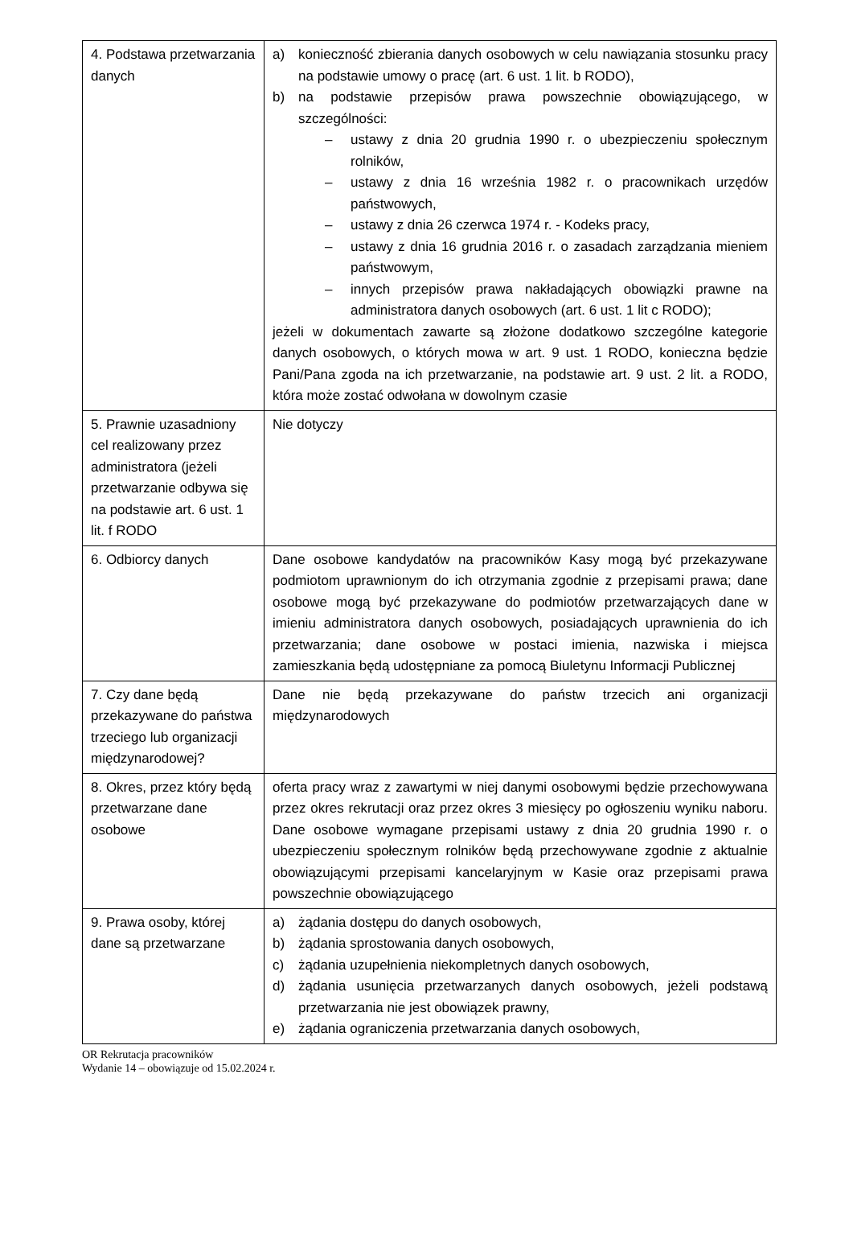| 4. Podstawa przetwarzania danych | a) konieczność zbierania danych osobowych w celu nawiązania stosunku pracy na podstawie umowy o pracę (art. 6 ust. 1 lit. b RODO), b) na podstawie przepisów prawa powszechnie obowiązującego, w szczególności: – ustawy z dnia 20 grudnia 1990 r. o ubezpieczeniu społecznym rolników, – ustawy z dnia 16 września 1982 r. o pracownikach urzędów państwowych, – ustawy z dnia 26 czerwca 1974 r. - Kodeks pracy, – ustawy z dnia 16 grudnia 2016 r. o zasadach zarządzania mieniem państwowym, – innych przepisów prawa nakładających obowiązki prawne na administratora danych osobowych (art. 6 ust. 1 lit c RODO); jeżeli w dokumentach zawarte są złożone dodatkowo szczególne kategorie danych osobowych, o których mowa w art. 9 ust. 1 RODO, konieczna będzie Pani/Pana zgoda na ich przetwarzanie, na podstawie art. 9 ust. 2 lit. a RODO, która może zostać odwołana w dowolnym czasie |
| 5. Prawnie uzasadniony cel realizowany przez administratora (jeżeli przetwarzanie odbywa się na podstawie art. 6 ust. 1 lit. f RODO | Nie dotyczy |
| 6. Odbiorcy danych | Dane osobowe kandydatów na pracowników Kasy mogą być przekazywane podmiotom uprawnionym do ich otrzymania zgodnie z przepisami prawa; dane osobowe mogą być przekazywane do podmiotów przetwarzających dane w imieniu administratora danych osobowych, posiadających uprawnienia do ich przetwarzania; dane osobowe w postaci imienia, nazwiska i miejsca zamieszkania będą udostępniane za pomocą Biuletynu Informacji Publicznej |
| 7. Czy dane będą przekazywane do państwa trzeciego lub organizacji międzynarodowej? | Dane nie będą przekazywane do państw trzecich ani organizacji międzynarodowych |
| 8. Okres, przez który będą przetwarzane dane osobowe | oferta pracy wraz z zawartymi w niej danymi osobowymi będzie przechowywana przez okres rekrutacji oraz przez okres 3 miesięcy po ogłoszeniu wyniku naboru. Dane osobowe wymagane przepisami ustawy z dnia 20 grudnia 1990 r. o ubezpieczeniu społecznym rolników będą przechowywane zgodnie z aktualnie obowiązującymi przepisami kancelaryjnym w Kasie oraz przepisami prawa powszechnie obowiązującego |
| 9. Prawa osoby, której dane są przetwarzane | a) żądania dostępu do danych osobowych, b) żądania sprostowania danych osobowych, c) żądania uzupełnienia niekompletnych danych osobowych, d) żądania usunięcia przetwarzanych danych osobowych, jeżeli podstawą przetwarzania nie jest obowiązek prawny, e) żądania ograniczenia przetwarzania danych osobowych, |
OR Rekrutacja pracowników
Wydanie 14 – obowiązuje od 15.02.2024 r.